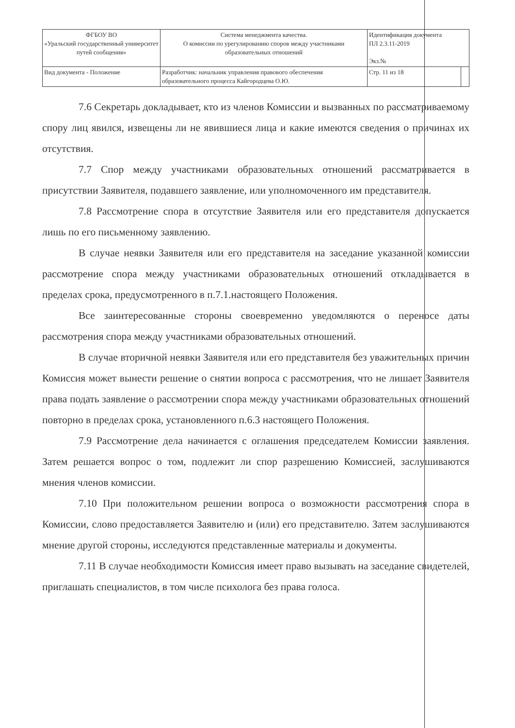| ФГБОУ ВО «Уральский государственный университет путей сообщения» | Система менеджмента качества. О комиссии по урегулированию споров между участниками образовательных отношений | Идентификация документа ПЛ 2.3.11-2019 Экз.№ | |
| Вид документа - Положение | Разработчик: начальник управления правового обеспечения образовательного процесса Кайгородцева О.Ю. | Стр. 11 из 18 | |
7.6 Секретарь докладывает, кто из членов Комиссии и вызванных по рассматриваемому спору лиц явился, извещены ли не явившиеся лица и какие имеются сведения о причинах их отсутствия.
7.7 Спор между участниками образовательных отношений рассматривается в присутствии Заявителя, подавшего заявление, или уполномоченного им представителя.
7.8 Рассмотрение спора в отсутствие Заявителя или его представителя допускается лишь по его письменному заявлению.
В случае неявки Заявителя или его представителя на заседание указанной комиссии рассмотрение спора между участниками образовательных отношений откладывается в пределах срока, предусмотренного в п.7.1.настоящего Положения.
Все заинтересованные стороны своевременно уведомляются о переносе даты рассмотрения спора между участниками образовательных отношений.
В случае вторичной неявки Заявителя или его представителя без уважительных причин Комиссия может вынести решение о снятии вопроса с рассмотрения, что не лишает Заявителя права подать заявление о рассмотрении спора между участниками образовательных отношений повторно в пределах срока, установленного п.6.3 настоящего Положения.
7.9 Рассмотрение дела начинается с оглашения председателем Комиссии заявления. Затем решается вопрос о том, подлежит ли спор разрешению Комиссией, заслушиваются мнения членов комиссии.
7.10 При положительном решении вопроса о возможности рассмотрения спора в Комиссии, слово предоставляется Заявителю и (или) его представителю. Затем заслушиваются мнение другой стороны, исследуются представленные материалы и документы.
7.11 В случае необходимости Комиссия имеет право вызывать на заседание свидетелей, приглашать специалистов, в том числе психолога без права голоса.